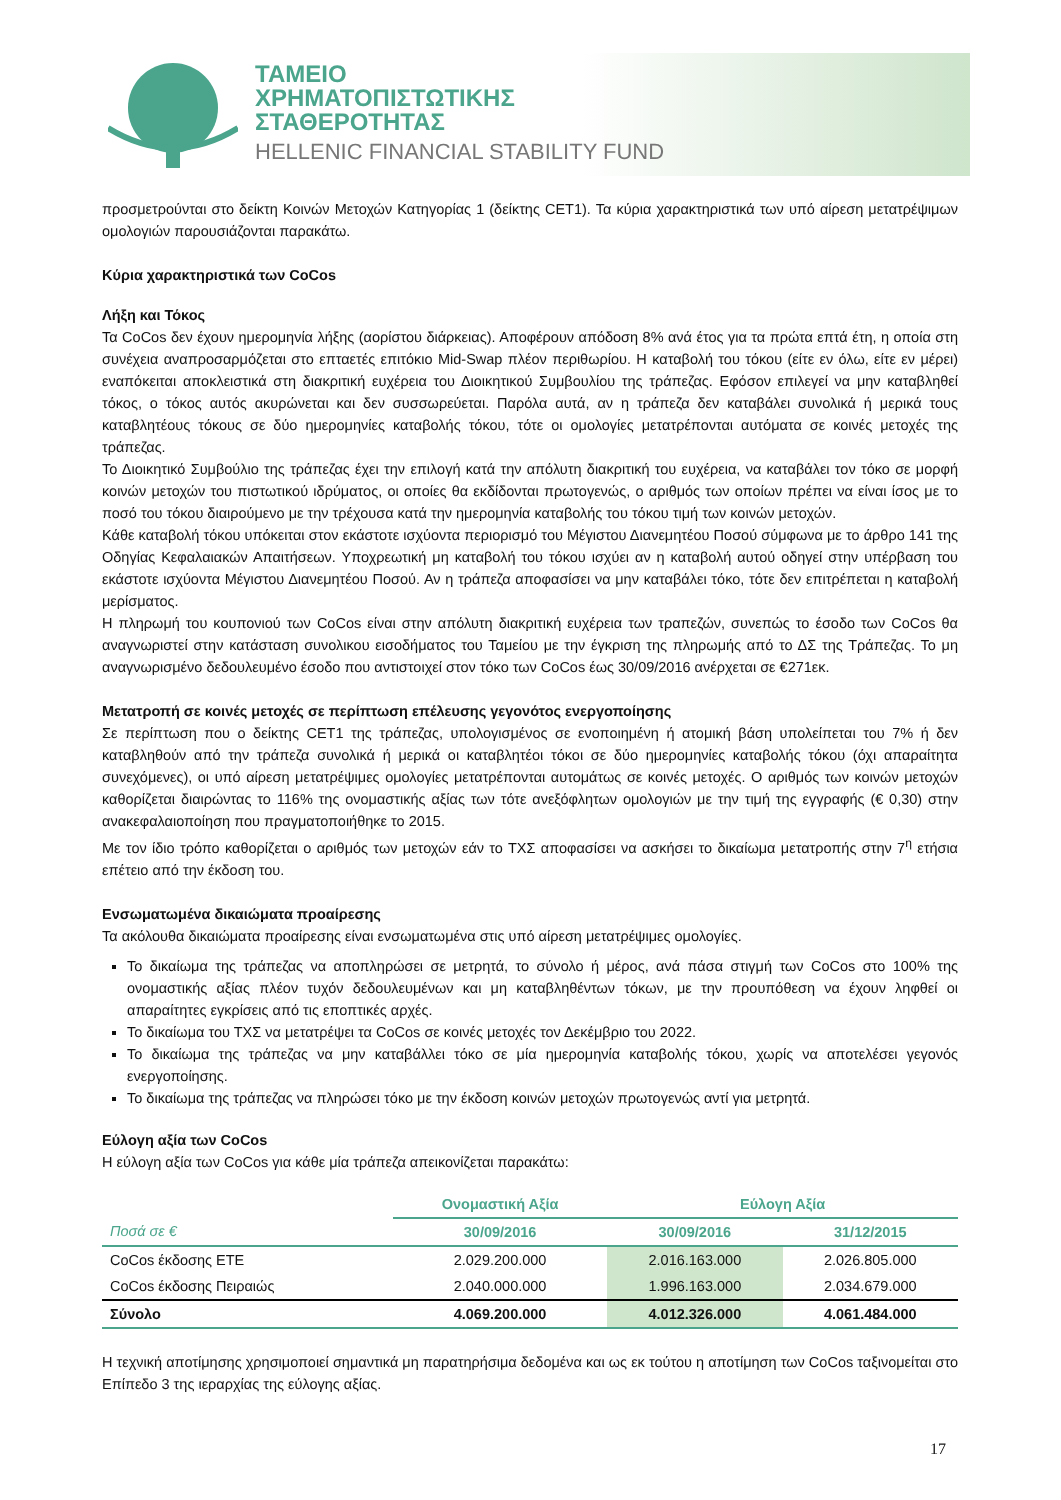ΤΑΜΕΙΟ
ΧΡΗΜΑΤΟΠΙΣΤΩΤΙΚΗΣ
ΣΤΑΘΕΡΟΤΗΤΑΣ
HELLENIC FINANCIAL STABILITY FUND
προσμετρούνται στο δείκτη Κοινών Μετοχών Κατηγορίας 1 (δείκτης CET1). Τα κύρια χαρακτηριστικά των υπό αίρεση μετατρέψιμων ομολογιών παρουσιάζονται παρακάτω.
Κύρια χαρακτηριστικά των CoCos
Λήξη και Τόκος
Τα CoCos δεν έχουν ημερομηνία λήξης (αορίστου διάρκειας). Αποφέρουν απόδοση 8% ανά έτος για τα πρώτα επτά έτη, η οποία στη συνέχεια αναπροσαρμόζεται στο επταετές επιτόκιο Mid-Swap πλέον περιθωρίου. Η καταβολή του τόκου (είτε εν όλω, είτε εν μέρει) εναπόκειται αποκλειστικά στη διακριτική ευχέρεια του Διοικητικού Συμβουλίου της τράπεζας. Εφόσον επιλεγεί να μην καταβληθεί τόκος, ο τόκος αυτός ακυρώνεται και δεν συσσωρεύεται. Παρόλα αυτά, αν η τράπεζα δεν καταβάλει συνολικά ή μερικά τους καταβλητέους τόκους σε δύο ημερομηνίες καταβολής τόκου, τότε οι ομολογίες μετατρέπονται αυτόματα σε κοινές μετοχές της τράπεζας.
Το Διοικητικό Συμβούλιο της τράπεζας έχει την επιλογή κατά την απόλυτη διακριτική του ευχέρεια, να καταβάλει τον τόκο σε μορφή κοινών μετοχών του πιστωτικού ιδρύματος, οι οποίες θα εκδίδονται πρωτογενώς, ο αριθμός των οποίων πρέπει να είναι ίσος με το ποσό του τόκου διαιρούμενο με την τρέχουσα κατά την ημερομηνία καταβολής του τόκου τιμή των κοινών μετοχών.
Κάθε καταβολή τόκου υπόκειται στον εκάστοτε ισχύοντα περιορισμό του Μέγιστου Διανεμητέου Ποσού σύμφωνα με το άρθρο 141 της Οδηγίας Κεφαλαιακών Απαιτήσεων. Υποχρεωτική μη καταβολή του τόκου ισχύει αν η καταβολή αυτού οδηγεί στην υπέρβαση του εκάστοτε ισχύοντα Μέγιστου Διανεμητέου Ποσού. Αν η τράπεζα αποφασίσει να μην καταβάλει τόκο, τότε δεν επιτρέπεται η καταβολή μερίσματος.
Η πληρωμή του κουπονιού των CoCos είναι στην απόλυτη διακριτική ευχέρεια των τραπεζών, συνεπώς το έσοδο των CoCos θα αναγνωριστεί στην κατάσταση συνολικου εισοδήματος του Ταμείου με την έγκριση της πληρωμής από το ΔΣ της Τράπεζας. Το μη αναγνωρισμένο δεδουλευμένο έσοδο που αντιστοιχεί στον τόκο των CoCos έως 30/09/2016 ανέρχεται σε €271εκ.
Μετατροπή σε κοινές μετοχές σε περίπτωση επέλευσης γεγονότος ενεργοποίησης
Σε περίπτωση που ο δείκτης CET1 της τράπεζας, υπολογισμένος σε ενοποιημένη ή ατομική βάση υπολείπεται του 7% ή δεν καταβληθούν από την τράπεζα συνολικά ή μερικά οι καταβλητέοι τόκοι σε δύο ημερομηνίες καταβολής τόκου (όχι απαραίτητα συνεχόμενες), οι υπό αίρεση μετατρέψιμες ομολογίες μετατρέπονται αυτομάτως σε κοινές μετοχές. Ο αριθμός των κοινών μετοχών καθορίζεται διαιρώντας το 116% της ονομαστικής αξίας των τότε ανεξόφλητων ομολογιών με την τιμή της εγγραφής (€ 0,30) στην ανακεφαλαιοποίηση που πραγματοποιήθηκε το 2015.
Με τον ίδιο τρόπο καθορίζεται ο αριθμός των μετοχών εάν το ΤΧΣ αποφασίσει να ασκήσει το δικαίωμα μετατροπής στην 7<sup>η</sup> ετήσια επέτειο από την έκδοση του.
Ενσωματωμένα δικαιώματα προαίρεσης
Τα ακόλουθα δικαιώματα προαίρεσης είναι ενσωματωμένα στις υπό αίρεση μετατρέψιμες ομολογίες.
Το δικαίωμα της τράπεζας να αποπληρώσει σε μετρητά, το σύνολο ή μέρος, ανά πάσα στιγμή των CoCos στο 100% της ονομαστικής αξίας πλέον τυχόν δεδουλευμένων και μη καταβληθέντων τόκων, με την προυπόθεση να έχουν ληφθεί οι απαραίτητες εγκρίσεις από τις εποπτικές αρχές.
Το δικαίωμα του ΤΧΣ να μετατρέψει τα CoCos σε κοινές μετοχές τον Δεκέμβριο του 2022.
Το δικαίωμα της τράπεζας να μην καταβάλλει τόκο σε μία ημερομηνία καταβολής τόκου, χωρίς να αποτελέσει γεγονός ενεργοποίησης.
Το δικαίωμα της τράπεζας να πληρώσει τόκο με την έκδοση κοινών μετοχών πρωτογενώς αντί για μετρητά.
Εύλογη αξία των CoCos
Η εύλογη αξία των CoCos για κάθε μία τράπεζα απεικονίζεται παρακάτω:
| | Ονομαστική Αξία | Εύλογη Αξία | |
| --- | --- | --- | --- |
| Ποσά σε € | 30/09/2016 | 30/09/2016 | 31/12/2015 |
| CoCos έκδοσης ΕΤΕ | 2.029.200.000 | 2.016.163.000 | 2.026.805.000 |
| CoCos έκδοσης Πειραιώς | 2.040.000.000 | 1.996.163.000 | 2.034.679.000 |
| Σύνολο | 4.069.200.000 | 4.012.326.000 | 4.061.484.000 |
Η τεχνική αποτίμησης χρησιμοποιεί σημαντικά μη παρατηρήσιμα δεδομένα και ως εκ τούτου η αποτίμηση των CoCos ταξινομείται στο Επίπεδο 3 της ιεραρχίας της εύλογης αξίας.
17